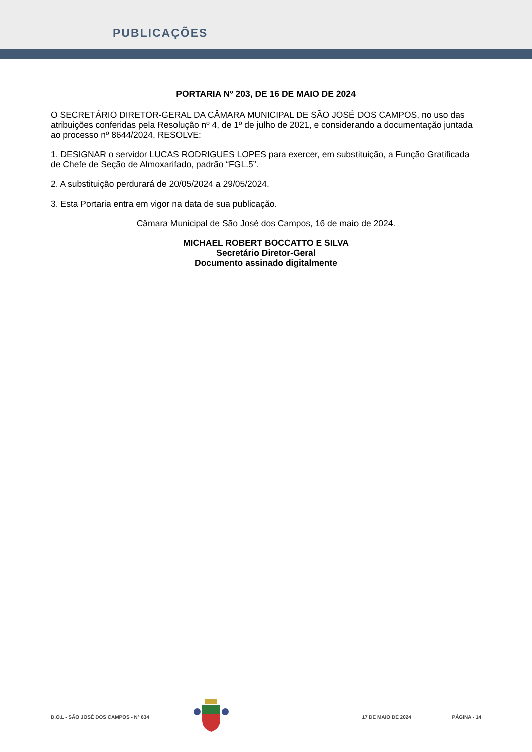PUBLICAÇÕES
PORTARIA Nº 203, DE 16 DE MAIO DE 2024
O SECRETÁRIO DIRETOR-GERAL DA CÂMARA MUNICIPAL DE SÃO JOSÉ DOS CAMPOS, no uso das atribuições conferidas pela Resolução nº 4, de 1º de julho de 2021, e considerando a documentação juntada ao processo nº 8644/2024, RESOLVE:
1. DESIGNAR o servidor LUCAS RODRIGUES LOPES para exercer, em substituição, a Função Gratificada de Chefe de Seção de Almoxarifado, padrão “FGL.5”.
2. A substituição perdurará de 20/05/2024 a 29/05/2024.
3. Esta Portaria entra em vigor na data de sua publicação.
Câmara Municipal de São José dos Campos, 16 de maio de 2024.
MICHAEL ROBERT BOCCATTO E SILVA
Secretário Diretor-Geral
Documento assinado digitalmente
D.O.L - SÃO JOSÉ DOS CAMPOS - Nº 634 17 DE MAIO DE 2024 PÁGINA - 14